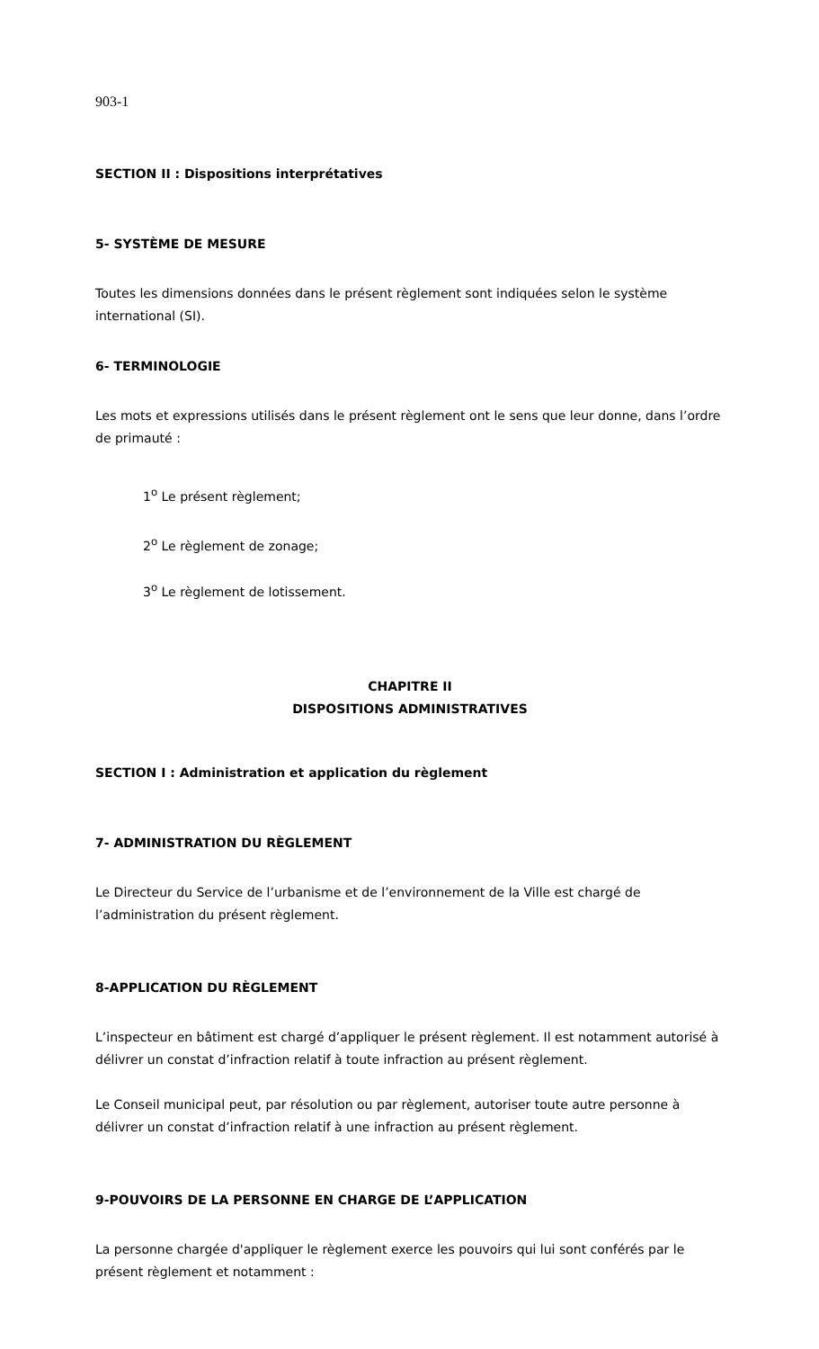903-1
SECTION II : Dispositions interprétatives
5- SYSTÈME DE MESURE
Toutes les dimensions données dans le présent règlement sont indiquées selon le système international (SI).
6- TERMINOLOGIE
Les mots et expressions utilisés dans le présent règlement ont le sens que leur donne, dans l’ordre de primauté :
1<sup>o</sup> Le présent règlement;
2<sup>o</sup> Le règlement de zonage;
3<sup>o</sup> Le règlement de lotissement.
CHAPITRE II
DISPOSITIONS ADMINISTRATIVES
SECTION I : Administration et application du règlement
7- ADMINISTRATION DU RÈGLEMENT
Le Directeur du Service de l’urbanisme et de l’environnement de la Ville est chargé de l’administration du présent règlement.
8-APPLICATION DU RÈGLEMENT
L’inspecteur en bâtiment est chargé d’appliquer le présent règlement. Il est notamment autorisé à délivrer un constat d’infraction relatif à toute infraction au présent règlement.
Le Conseil municipal peut, par résolution ou par règlement, autoriser toute autre personne à délivrer un constat d’infraction relatif à une infraction au présent règlement.
9-POUVOIRS DE LA PERSONNE EN CHARGE DE L’APPLICATION
La personne chargée d'appliquer le règlement exerce les pouvoirs qui lui sont conférés par le présent règlement et notamment :